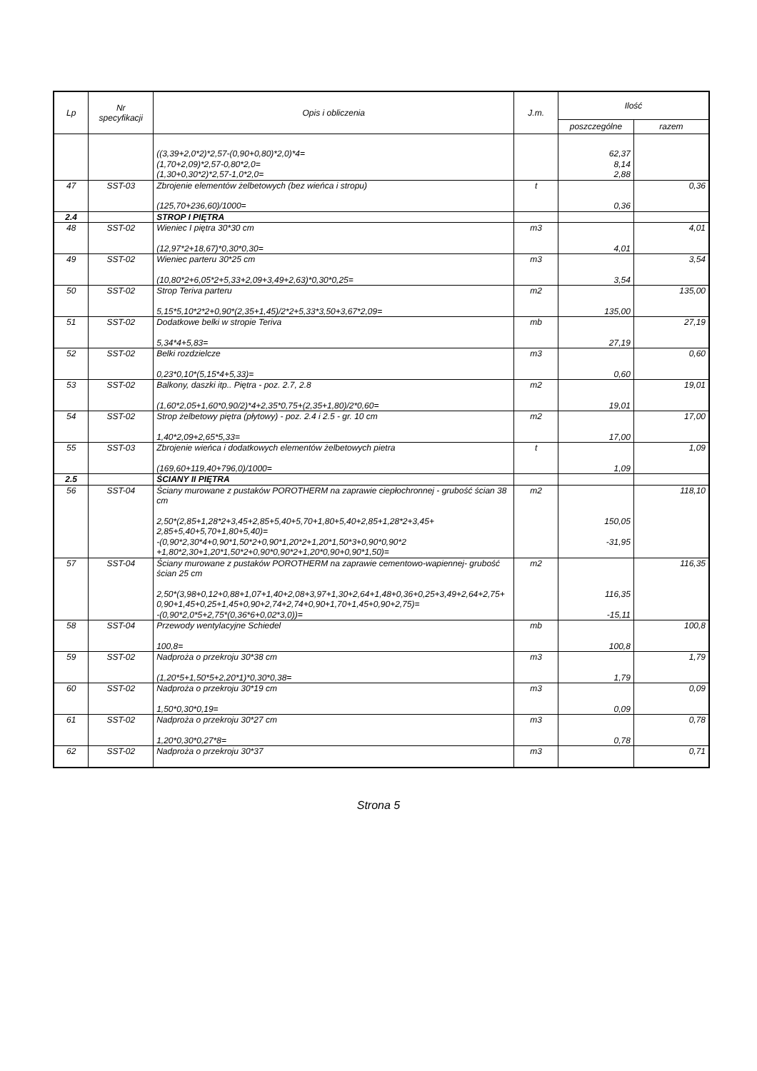| Lp | Nr specyfikacji | Opis i obliczenia | J.m. | Ilość | |
| --- | --- | --- | --- | --- | --- |
| | | | | poszczególne | razem |
| | | ((3,39+2,0*2)*2,57-(0,90+0,80)*2,0)*4= (1,70+2,09)*2,57-0,80*2,0= (1,30+0,30*2)*2,57-1,0*2,0= | | 62,37 8,14 2,88 | |
| 47 | SST-03 | Zbrojenie elementów żelbetowych (bez wieńca i stropu) | t | | 0,36 |
| | | (125,70+236,60)/1000= | | 0,36 | |
| 2.4 | | STROP I PIĘTRA | | | |
| 48 | SST-02 | Wieniec I piętra 30*30 cm | m3 | | 4,01 |
| | | (12,97*2+18,67)*0,30*0,30= | | 4,01 | |
| 49 | SST-02 | Wieniec parteru 30*25 cm | m3 | | 3,54 |
| | | (10,80*2+6,05*2+5,33+2,09+3,49+2,63)*0,30*0,25= | | 3,54 | |
| 50 | SST-02 | Strop Teriva parteru | m2 | | 135,00 |
| | | 5,15*5,10*2*2+0,90*(2,35+1,45)/2*2+5,33*3,50+3,67*2,09= | | 135,00 | |
| 51 | SST-02 | Dodatkowe belki w stropie Teriva | mb | | 27,19 |
| | | 5,34*4+5,83= | | 27,19 | |
| 52 | SST-02 | Belki rozdzielcze | m3 | | 0,60 |
| | | 0,23*0,10*(5,15*4+5,33)= | | 0,60 | |
| 53 | SST-02 | Balkony, daszki itp.. Piętra - poz. 2.7, 2.8 | m2 | | 19,01 |
| | | (1,60*2,05+1,60*0,90/2)*4+2,35*0,75+(2,35+1,80)/2*0,60= | | 19,01 | |
| 54 | SST-02 | Strop żelbetowy piętra (płytowy) - poz. 2.4 i 2.5 - gr. 10 cm | m2 | | 17,00 |
| | | 1,40*2,09+2,65*5,33= | | 17,00 | |
| 55 | SST-03 | Zbrojenie wieńca i dodatkowych elementów żelbetowych pietra | t | | 1,09 |
| | | (169,60+119,40+796,0)/1000= | | 1,09 | |
| 2.5 | | ŚCIANY II PIĘTRA | | | |
| 56 | SST-04 | Ściany murowane z pustaków POROTHERM na zaprawie ciepłochronnej - grubość ścian 38 cm | m2 | | 118,10 |
| | | 2,50*(2,85+1,28*2+3,45+2,85+5,40+5,70+1,80+5,40+2,85+1,28*2+3,45+ 2,85+5,40+5,70+1,80+5,40)= | | 150,05 | |
| | | -(0,90*2,30*4+0,90*1,50*2+0,90*1,20*2+1,20*1,50*3+0,90*0,90*2 +1,80*2,30+1,20*1,50*2+0,90*0,90*2+1,20*0,90+0,90*1,50)= | | -31,95 | |
| 57 | SST-04 | Ściany murowane z pustaków POROTHERM na zaprawie cementowo-wapiennej- grubość ścian 25 cm | m2 | | 116,35 |
| | | 2,50*(3,98+0,12+0,88+1,07+1,40+2,08+3,97+1,30+2,64+1,48+0,36+0,25+3,49+2,64+2,75+0,90+1,45+0,25+1,45+0,90+2,74+2,74+0,90+1,70+1,45+0,90+2,75)= | | 116,35 | |
| | | -(0,90*2,0*5+2,75*(0,36*6+0,02*3,0))= | | -15,11 | |
| 58 | SST-04 | Przewody wentylacyjne Schiedel | mb | | 100,8 |
| | | 100,8= | | 100,8 | |
| 59 | SST-02 | Nadproża o przekroju 30*38 cm | m3 | | 1,79 |
| | | (1,20*5+1,50*5+2,20*1)*0,30*0,38= | | 1,79 | |
| 60 | SST-02 | Nadproża o przekroju 30*19 cm | m3 | | 0,09 |
| | | 1,50*0,30*0,19= | | 0,09 | |
| 61 | SST-02 | Nadproża o przekroju 30*27 cm | m3 | | 0,78 |
| | | 1,20*0,30*0,27*8= | | 0,78 | |
| 62 | SST-02 | Nadproża o przekroju 30*37 | m3 | | 0,71 |
Strona 5